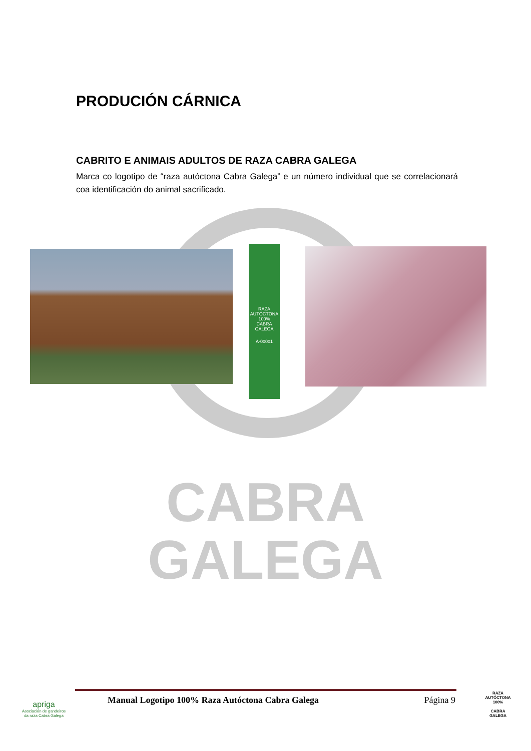CABRA
GALEGA
PRODUCIÓN CÁRNICA
CABRITO E ANIMAIS ADULTOS DE RAZA CABRA GALEGA
Marca co logotipo de “raza autóctona Cabra Galega” e un número individual que se correlacionará coa identificación do animal sacrificado.
RAZA AUTÓCTONA 100%
CABRA GALEGA
A-00001
apriga
Asociación de gandeiros da raza Cabra Galega
Manual Logotipo 100% Raza Autóctona Cabra Galega Página 9
RAZA AUTÓCTONA 100%
CABRA
GALEGA